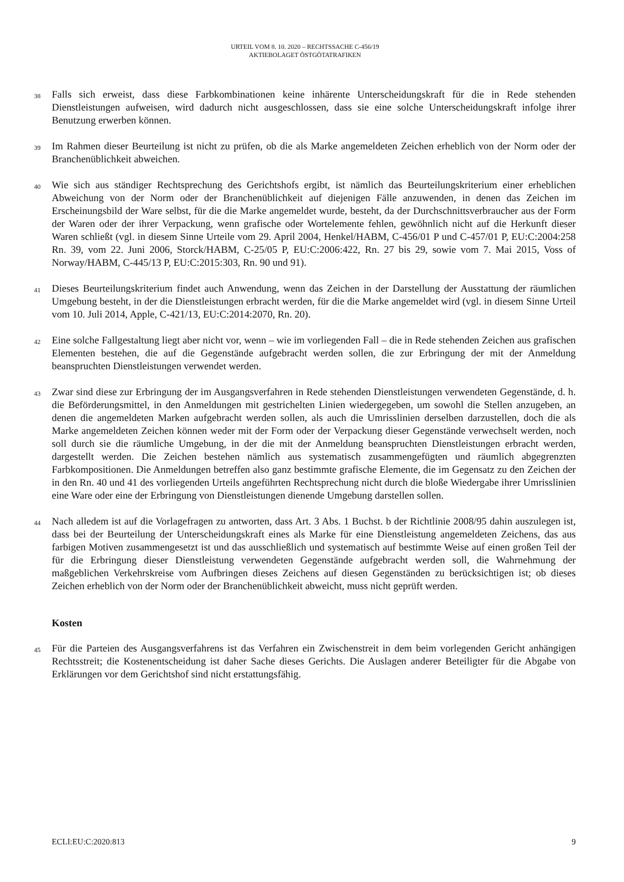URTEIL VOM 8. 10. 2020 – RECHTSSACHE C-456/19
AKTIEBOLAGET ÖSTGÖTATRAFIKEN
38 Falls sich erweist, dass diese Farbkombinationen keine inhärente Unterscheidungskraft für die in Rede stehenden Dienstleistungen aufweisen, wird dadurch nicht ausgeschlossen, dass sie eine solche Unterscheidungskraft infolge ihrer Benutzung erwerben können.
39 Im Rahmen dieser Beurteilung ist nicht zu prüfen, ob die als Marke angemeldeten Zeichen erheblich von der Norm oder der Branchenüblichkeit abweichen.
40 Wie sich aus ständiger Rechtsprechung des Gerichtshofs ergibt, ist nämlich das Beurteilungskriterium einer erheblichen Abweichung von der Norm oder der Branchenüblichkeit auf diejenigen Fälle anzuwenden, in denen das Zeichen im Erscheinungsbild der Ware selbst, für die die Marke angemeldet wurde, besteht, da der Durchschnittsverbraucher aus der Form der Waren oder der ihrer Verpackung, wenn grafische oder Wortelemente fehlen, gewöhnlich nicht auf die Herkunft dieser Waren schließt (vgl. in diesem Sinne Urteile vom 29. April 2004, Henkel/HABM, C-456/01 P und C-457/01 P, EU:C:2004:258 Rn. 39, vom 22. Juni 2006, Storck/HABM, C-25/05 P, EU:C:2006:422, Rn. 27 bis 29, sowie vom 7. Mai 2015, Voss of Norway/HABM, C-445/13 P, EU:C:2015:303, Rn. 90 und 91).
41 Dieses Beurteilungskriterium findet auch Anwendung, wenn das Zeichen in der Darstellung der Ausstattung der räumlichen Umgebung besteht, in der die Dienstleistungen erbracht werden, für die die Marke angemeldet wird (vgl. in diesem Sinne Urteil vom 10. Juli 2014, Apple, C-421/13, EU:C:2014:2070, Rn. 20).
42 Eine solche Fallgestaltung liegt aber nicht vor, wenn – wie im vorliegenden Fall – die in Rede stehenden Zeichen aus grafischen Elementen bestehen, die auf die Gegenstände aufgebracht werden sollen, die zur Erbringung der mit der Anmeldung beanspruchten Dienstleistungen verwendet werden.
43 Zwar sind diese zur Erbringung der im Ausgangsverfahren in Rede stehenden Dienstleistungen verwendeten Gegenstände, d. h. die Beförderungsmittel, in den Anmeldungen mit gestrichelten Linien wiedergegeben, um sowohl die Stellen anzugeben, an denen die angemeldeten Marken aufgebracht werden sollen, als auch die Umrisslinien derselben darzustellen, doch die als Marke angemeldeten Zeichen können weder mit der Form oder der Verpackung dieser Gegenstände verwechselt werden, noch soll durch sie die räumliche Umgebung, in der die mit der Anmeldung beanspruchten Dienstleistungen erbracht werden, dargestellt werden. Die Zeichen bestehen nämlich aus systematisch zusammengefügten und räumlich abgegrenzten Farbkompositionen. Die Anmeldungen betreffen also ganz bestimmte grafische Elemente, die im Gegensatz zu den Zeichen der in den Rn. 40 und 41 des vorliegenden Urteils angeführten Rechtsprechung nicht durch die bloße Wiedergabe ihrer Umrisslinien eine Ware oder eine der Erbringung von Dienstleistungen dienende Umgebung darstellen sollen.
44 Nach alledem ist auf die Vorlagefragen zu antworten, dass Art. 3 Abs. 1 Buchst. b der Richtlinie 2008/95 dahin auszulegen ist, dass bei der Beurteilung der Unterscheidungskraft eines als Marke für eine Dienstleistung angemeldeten Zeichens, das aus farbigen Motiven zusammengesetzt ist und das ausschließlich und systematisch auf bestimmte Weise auf einen großen Teil der für die Erbringung dieser Dienstleistung verwendeten Gegenstände aufgebracht werden soll, die Wahrnehmung der maßgeblichen Verkehrskreise vom Aufbringen dieses Zeichens auf diesen Gegenständen zu berücksichtigen ist; ob dieses Zeichen erheblich von der Norm oder der Branchenüblichkeit abweicht, muss nicht geprüft werden.
Kosten
45 Für die Parteien des Ausgangsverfahrens ist das Verfahren ein Zwischenstreit in dem beim vorlegenden Gericht anhängigen Rechtsstreit; die Kostenentscheidung ist daher Sache dieses Gerichts. Die Auslagen anderer Beteiligter für die Abgabe von Erklärungen vor dem Gerichtshof sind nicht erstattungsfähig.
ECLI:EU:C:2020:813 9